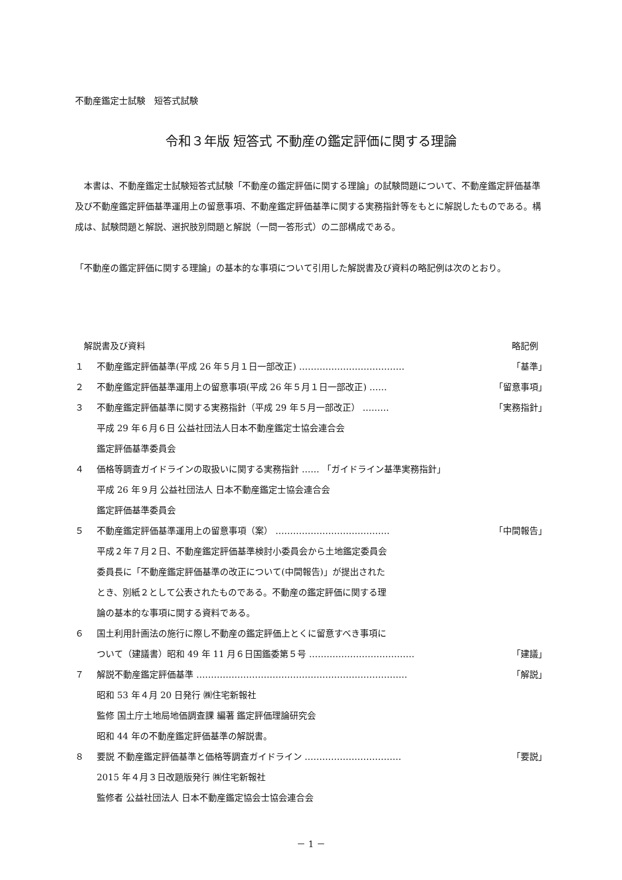不動産鑑定士試験　短答式試験
令和３年版 短答式 不動産の鑑定評価に関する理論
　本書は、不動産鑑定士試験短答式試験「不動産の鑑定評価に関する理論」の試験問題について、不動産鑑定評価基準及び不動産鑑定評価基準運用上の留意事項、不動産鑑定評価基準に関する実務指針等をもとに解説したものである。構成は、試験問題と解説、選択肢別問題と解説（一問一答形式）の二部構成である。
「不動産の鑑定評価に関する理論」の基本的な事項について引用した解説書及び資料の略記例は次のとおり。
　解説書及び資料 略記例　
１ 不動産鑑定評価基準(平成 26 年５月１日一部改正) ……………………………… 「基準」
２ 不動産鑑定評価基準運用上の留意事項(平成 26 年５月１日一部改正) …… 「留意事項」
３ 不動産鑑定評価基準に関する実務指針（平成 29 年５月一部改正） ……… 「実務指針」
平成 29 年６月６日 公益社団法人日本不動産鑑定士協会連合会
鑑定評価基準委員会
４ 価格等調査ガイドラインの取扱いに関する実務指針 …… 「ガイドライン基準実務指針」
平成 26 年９月 公益社団法人 日本不動産鑑定士協会連合会
鑑定評価基準委員会
５ 不動産鑑定評価基準運用上の留意事項（案） ………………………………… 「中間報告」
平成２年７月２日、不動産鑑定評価基準検討小委員会から土地鑑定委員会
委員長に「不動産鑑定評価基準の改正について(中間報告)」が提出された
とき、別紙２として公表されたものである。不動産の鑑定評価に関する理
論の基本的な事項に関する資料である。
６ 国土利用計画法の施行に際し不動産の鑑定評価上とくに留意すべき事項に
ついて（建議書）昭和 49 年 11 月６日国鑑委第５号 ……………………………… 「建議」
７ 解説不動産鑑定評価基準 ……………………………………………………………… 「解説」
昭和 53 年４月 20 日発行 ㈱住宅新報社
監修 国土庁土地局地価調査課 編著 鑑定評価理論研究会
昭和 44 年の不動産鑑定評価基準の解説書。
８ 要説 不動産鑑定評価基準と価格等調査ガイドライン …………………………… 「要説」
2015 年４月３日改題版発行 ㈱住宅新報社
監修者 公益社団法人 日本不動産鑑定協会士協会連合会
－ 1 －